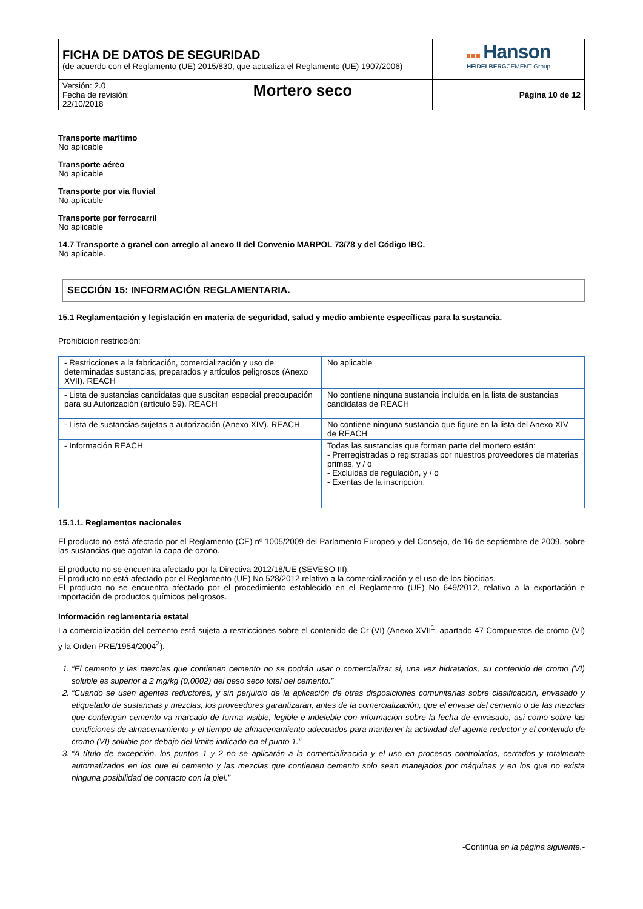| FICHA DE DATOS DE SEGURIDAD (de acuerdo con el Reglamento (UE) 2015/830, que actualiza el Reglamento (UE) 1907/2006) | | Hanson HEIDELBERG CEMENT Group |
| Versión: 2.0 Fecha de revisión: 22/10/2018 | Mortero seco | Página 10 de 12 |
Transporte marítimo
No aplicable
Transporte aéreo
No aplicable
Transporte por vía fluvial
No aplicable
Transporte por ferrocarril
No aplicable
14.7 Transporte a granel con arreglo al anexo II del Convenio MARPOL 73/78 y del Código IBC.
No aplicable.
SECCIÓN 15: INFORMACIÓN REGLAMENTARIA.
15.1 Reglamentación y legislación en materia de seguridad, salud y medio ambiente específicas para la sustancia.
Prohibición restricción:
| - Restricciones a la fabricación, comercialización y uso de determinadas sustancias, preparados y artículos peligrosos (Anexo XVII). REACH | No aplicable |
| - Lista de sustancias candidatas que suscitan especial preocupación para su Autorización (artículo 59). REACH | No contiene ninguna sustancia incluida en la lista de sustancias candidatas de REACH |
| - Lista de sustancias sujetas a autorización (Anexo XIV). REACH | No contiene ninguna sustancia que figure en la lista del Anexo XIV de REACH |
| - Información REACH | Todas las sustancias que forman parte del mortero están: - Prerregistradas o registradas por nuestros proveedores de materias primas, y / o - Excluidas de regulación, y / o - Exentas de la inscripción. |
15.1.1. Reglamentos nacionales
El producto no está afectado por el Reglamento (CE) nº 1005/2009 del Parlamento Europeo y del Consejo, de 16 de septiembre de 2009, sobre las sustancias que agotan la capa de ozono.
El producto no se encuentra afectado por la Directiva 2012/18/UE (SEVESO III).
El producto no está afectado por el Reglamento (UE) No 528/2012 relativo a la comercialización y el uso de los biocidas.
El producto no se encuentra afectado por el procedimiento establecido en el Reglamento (UE) No 649/2012, relativo a la exportación e importación de productos químicos peligrosos.
Información reglamentaria estatal
La comercialización del cemento está sujeta a restricciones sobre el contenido de Cr (VI) (Anexo XVII<sup>1</sup>. apartado 47 Compuestos de cromo (VI) y la Orden PRE/1954/2004<sup>2</sup>).
1. “El cemento y las mezclas que contienen cemento no se podrán usar o comercializar si, una vez hidratados, su contenido de cromo (VI) soluble es superior a 2 mg/kg (0,0002) del peso seco total del cemento.”
2. “Cuando se usen agentes reductores, y sin perjuicio de la aplicación de otras disposiciones comunitarias sobre clasificación, envasado y etiquetado de sustancias y mezclas, los proveedores garantizarán, antes de la comercialización, que el envase del cemento o de las mezclas que contengan cemento va marcado de forma visible, legible e indeleble con información sobre la fecha de envasado, así como sobre las condiciones de almacenamiento y el tiempo de almacenamiento adecuados para mantener la actividad del agente reductor y el contenido de cromo (VI) soluble por debajo del límite indicado en el punto 1.”
3. “A título de excepción, los puntos 1 y 2 no se aplicarán a la comercialización y el uso en procesos controlados, cerrados y totalmente automatizados en los que el cemento y las mezclas que contienen cemento solo sean manejados por máquinas y en los que no exista ninguna posibilidad de contacto con la piel.”
-Continúa en la página siguiente.-